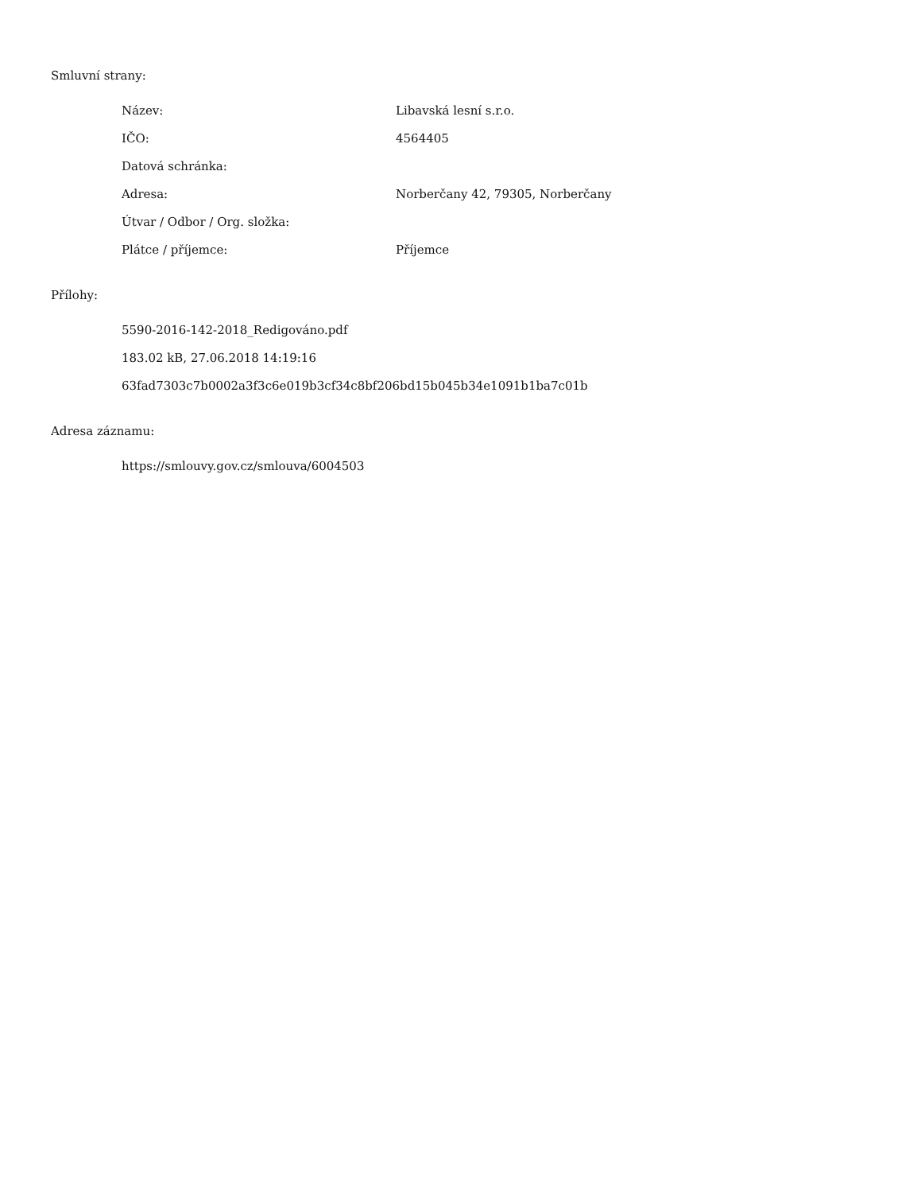Smluvní strany:
| Název: | Libavská lesní s.r.o. |
| IČO: | 4564405 |
| Datová schránka: | |
| Adresa: | Norberčany 42, 79305, Norberčany |
| Útvar / Odbor / Org. složka: | |
| Plátce / příjemce: | Příjemce |
Přílohy:
5590-2016-142-2018_Redigováno.pdf
183.02 kB, 27.06.2018 14:19:16
63fad7303c7b0002a3f3c6e019b3cf34c8bf206bd15b045b34e1091b1ba7c01b
Adresa záznamu:
https://smlouvy.gov.cz/smlouva/6004503